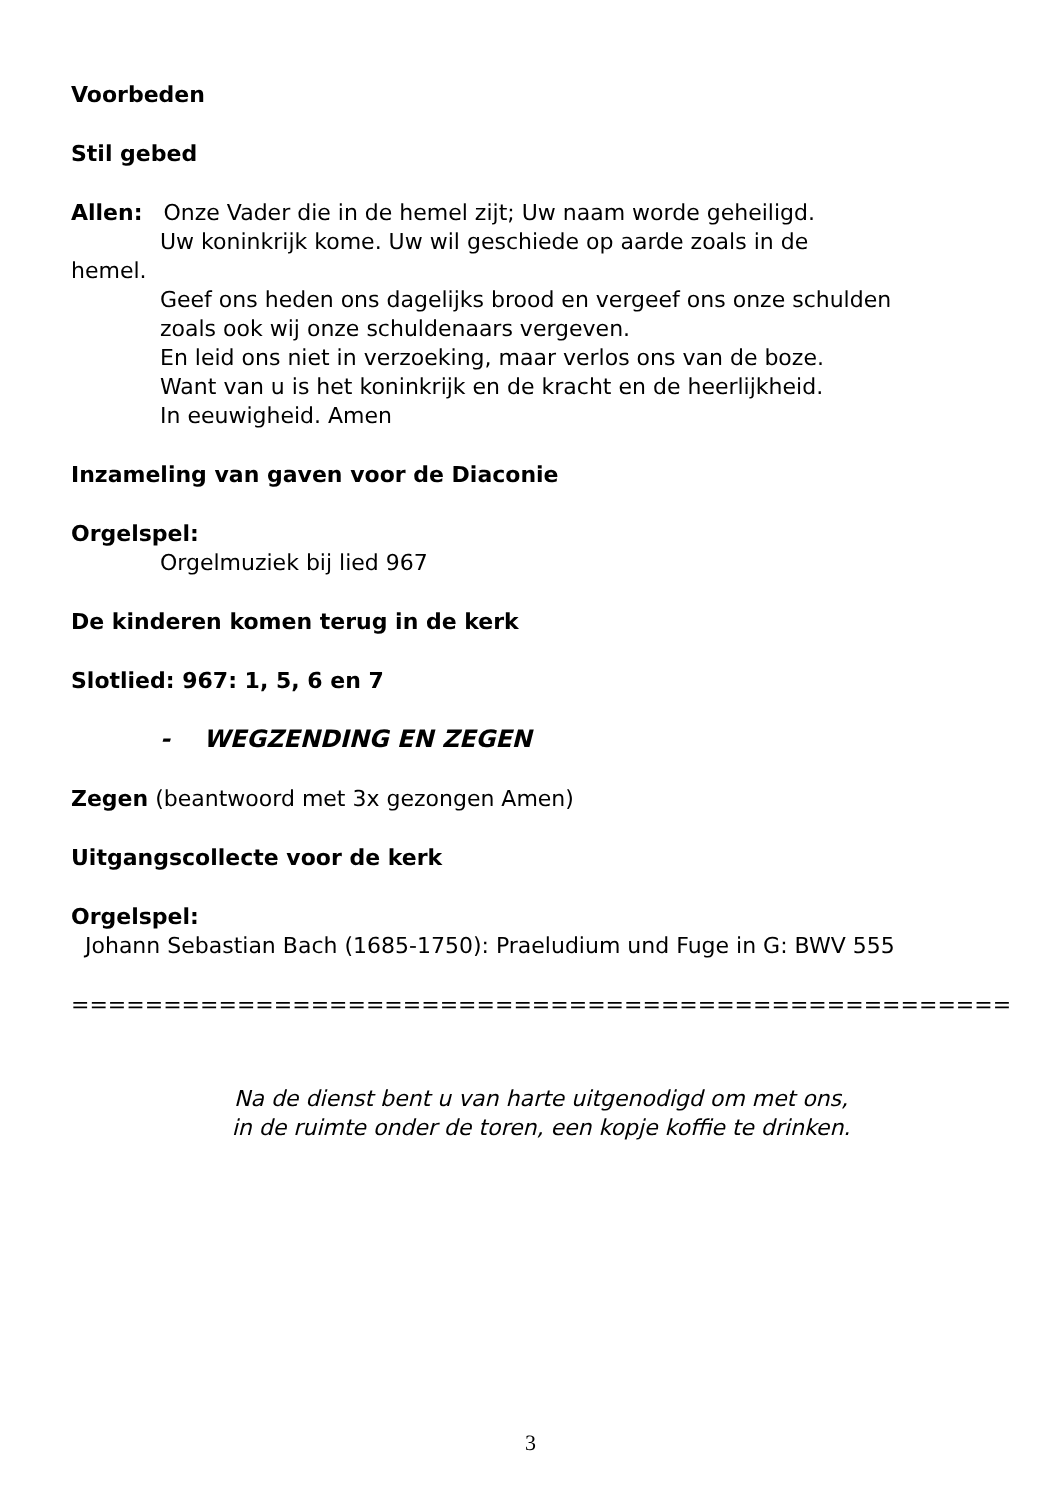Voorbeden
Stil gebed
Allen: Onze Vader die in de hemel zijt; Uw naam worde geheiligd.
Uw koninkrijk kome. Uw wil geschiede op aarde zoals in de
hemel.
Geef ons heden ons dagelijks brood en vergeef ons onze schulden
zoals ook wij onze schuldenaars vergeven.
En leid ons niet in verzoeking, maar verlos ons van de boze.
Want van u is het koninkrijk en de kracht en de heerlijkheid.
In eeuwigheid. Amen
Inzameling van gaven voor de Diaconie
Orgelspel:
Orgelmuziek bij lied 967
De kinderen komen terug in de kerk
Slotlied: 967: 1, 5, 6 en 7
- WEGZENDING EN ZEGEN
Zegen (beantwoord met 3x gezongen Amen)
Uitgangscollecte voor de kerk
Orgelspel:
Johann Sebastian Bach (1685-1750): Praeludium und Fuge in G: BWV 555
=============================================================
Na de dienst bent u van harte uitgenodigd om met ons,
in de ruimte onder de toren, een kopje koffie te drinken.
3